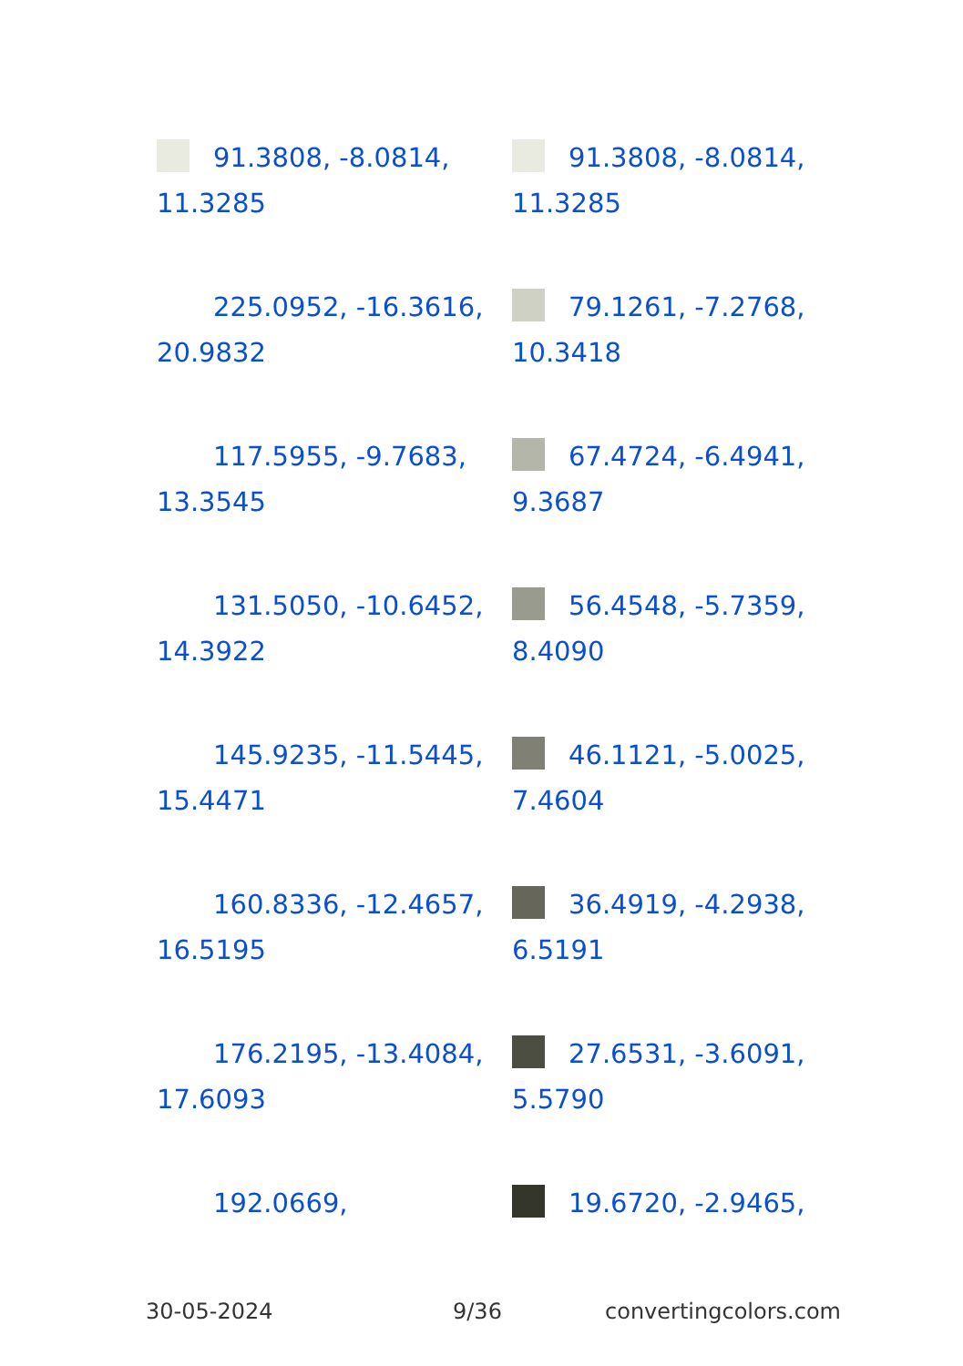91.3808, -8.0814, 11.3285
91.3808, -8.0814, 11.3285
225.0952, -16.3616, 20.9832
79.1261, -7.2768, 10.3418
117.5955, -9.7683, 13.3545
67.4724, -6.4941, 9.3687
131.5050, -10.6452, 14.3922
56.4548, -5.7359, 8.4090
145.9235, -11.5445, 15.4471
46.1121, -5.0025, 7.4604
160.8336, -12.4657, 16.5195
36.4919, -4.2938, 6.5191
176.2195, -13.4084, 17.6093
27.6531, -3.6091, 5.5790
192.0669,
19.6720, -2.9465,
30-05-2024 9/36 convertingcolors.com